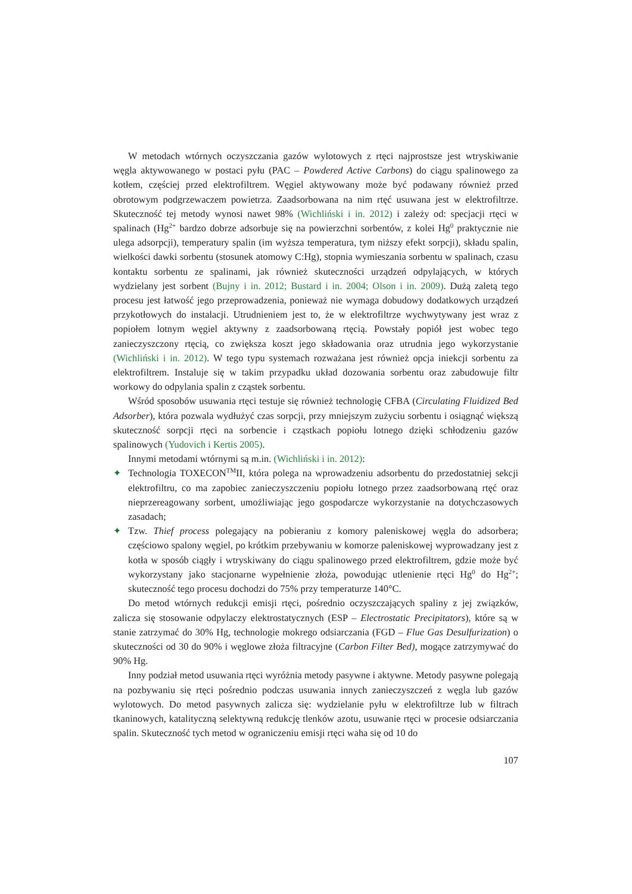W metodach wtórnych oczyszczania gazów wylotowych z rtęci najprostsze jest wtryskiwanie węgla aktywowanego w postaci pyłu (PAC – Powdered Active Carbons) do ciągu spalinowego za kotłem, częściej przed elektrofiltrem. Węgiel aktywowany może być podawany również przed obrotowym podgrzewaczem powietrza. Zaadsorbowana na nim rtęć usuwana jest w elektrofiltrze. Skuteczność tej metody wynosi nawet 98% (Wichliński i in. 2012) i zależy od: specjacji rtęci w spalinach (Hg<sup>2+</sup> bardzo dobrze adsorbuje się na powierzchni sorbentów, z kolei Hg<sup>0</sup> praktycznie nie ulega adsorpcji), temperatury spalin (im wyższa temperatura, tym niższy efekt sorpcji), składu spalin, wielkości dawki sorbentu (stosunek atomowy C:Hg), stopnia wymieszania sorbentu w spalinach, czasu kontaktu sorbentu ze spalinami, jak również skuteczności urządzeń odpylających, w których wydzielany jest sorbent (Bujny i in. 2012; Bustard i in. 2004; Olson i in. 2009). Dużą zaletą tego procesu jest łatwość jego przeprowadzenia, ponieważ nie wymaga dobudowy dodatkowych urządzeń przykotłowych do instalacji. Utrudnieniem jest to, że w elektrofiltrze wychwytywany jest wraz z popiołem lotnym węgiel aktywny z zaadsorbowaną rtęcią. Powstały popiół jest wobec tego zanieczyszczony rtęcią, co zwiększa koszt jego składowania oraz utrudnia jego wykorzystanie (Wichliński i in. 2012). W tego typu systemach rozważana jest również opcja iniekcji sorbentu za elektrofiltrem. Instaluje się w takim przypadku układ dozowania sorbentu oraz zabudowuje filtr workowy do odpylania spalin z cząstek sorbentu.
Wśród sposobów usuwania rtęci testuje się również technologię CFBA (Circulating Fluidized Bed Adsorber), która pozwala wydłużyć czas sorpcji, przy mniejszym zużyciu sorbentu i osiągnąć większą skuteczność sorpcji rtęci na sorbencie i cząstkach popiołu lotnego dzięki schłodzeniu gazów spalinowych (Yudovich i Kertis 2005).
Innymi metodami wtórnymi są m.in. (Wichliński i in. 2012):
✦ Technologia TOXECON<sup>TM</sup>II, która polega na wprowadzeniu adsorbentu do przedostatniej sekcji elektrofiltru, co ma zapobiec zanieczyszczeniu popiołu lotnego przez zaadsorbowaną rtęć oraz nieprzereagowany sorbent, umożliwiając jego gospodarcze wykorzystanie na dotychczasowych zasadach;
✦ Tzw. Thief process polegający na pobieraniu z komory paleniskowej węgla do adsorbera; częściowo spalony węgiel, po krótkim przebywaniu w komorze paleniskowej wyprowadzany jest z kotła w sposób ciągły i wtryskiwany do ciągu spalinowego przed elektrofiltrem, gdzie może być wykorzystany jako stacjonarne wypełnienie złoża, powodując utlenienie rtęci Hg<sup>0</sup> do Hg<sup>2+</sup>; skuteczność tego procesu dochodzi do 75% przy temperaturze 140°C.
Do metod wtórnych redukcji emisji rtęci, pośrednio oczyszczających spaliny z jej związków, zalicza się stosowanie odpylaczy elektrostatycznych (ESP – Electrostatic Precipitators), które są w stanie zatrzymać do 30% Hg, technologie mokrego odsiarczania (FGD – Flue Gas Desulfurization) o skuteczności od 30 do 90% i węglowe złoża filtracyjne (Carbon Filter Bed), mogące zatrzymywać do 90% Hg.
Inny podział metod usuwania rtęci wyróżnia metody pasywne i aktywne. Metody pasywne polegają na pozbywaniu się rtęci pośrednio podczas usuwania innych zanieczyszczeń z węgla lub gazów wylotowych. Do metod pasywnych zalicza się: wydzielanie pyłu w elektrofiltrze lub w filtrach tkaninowych, katalityczną selektywną redukcję tlenków azotu, usuwanie rtęci w procesie odsiarczania spalin. Skuteczność tych metod w ograniczeniu emisji rtęci waha się od 10 do
107